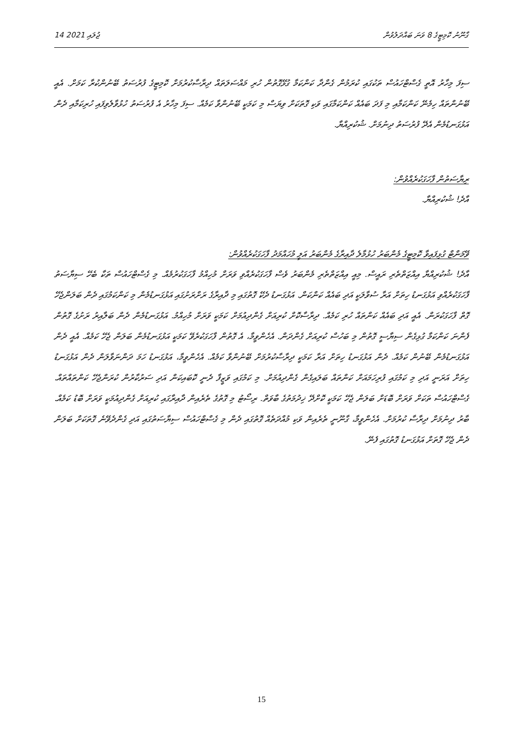14 ޖުލައި 2021 ގާނޫނު ކޮމިޓީގެ 8 ވަނަ ބައްދަލުވުން
ސިފަ މިހާރު އޮތީ ގެސްޓްހައުސް ތަކުގައި ކުރަމުން ގެންދާ ކަންކަމާ ގުޅޭގޮތުން ހުރި މައްސަލަތައް ދިރާސާކުރުމަށް ކޮމިޓީގެ ފުރުސަތު ބޭނުންކުރާ ކަމަށް. އެއީ ބޭނުންތައް ހިމެނޭ ކަންކަމާއި މި ފަދަ ބައެއް ކަންކަމާގައި ވަކި ގޮތަކަށް ވިޔަސް މި ކަމަކީ ބޭނުންވާ ކަމެއް. ސިފަ މިހާރު އެ ފުރުސަތު ހުޅުވާލެވިފައި ހުރިކަމާއި ދެން އަޅުގަނޑުމެން އެދޭ ފުރުސަތު ދިނުމަށް. ޝުކުރިއްޔާ.
ރިޔާސަތުން ފާހަގަކުރެއްވުން:
އާދެ! ޝުކުރިއްޔާ.
ވޭމަންޓް ގުޅިފައިވާ ކޮމިޓީގެ މެންބަރު ހުޅުމާލެ ދާއިރާގެ މެންބަރު އަލީ މުހައްމަދު ފާހަގަކުރެއްވުން:
އާދެ! ޝުކުރިއްޔާ އިއްޒަތްތެރި ރައީސް. މިއީ އިއްޒަތްތެރި މެންބަރު ވެސް ފާހަގަކުރެއްވި ވަރަށް މުހިއްމު ފާހަގަކުރުމެއް. މި ގެސްޓްހައުސް ތަކާ ބެހޭ ސިޔާސަތު ފާހަގަކުރެއްވި އަޅުގަނޑު ހިތަށް އަރާ ސުވާލަކީ އަދި ބައެއް ކަންކަން. އަޅުގަނޑު ދެކޭ ގޮތުގައި މި ދާއިރާގެ ރަށްރަށުގައި އަޅުގަނޑުމެން މި ކަންކަމުގައި ދެން ބަލަންޖެހޭ ގޮތް ފާހަގަކުރަން. އެއީ އަދި ބައެއް ކަންތައް ހުރި ކަމެއް. ދިރާސާކޮށް ކުރިއަށް ގެންދިއުމަށް ކަމަކީ ވަރަށް މުހިއްމު. އަޅުގަނޑުމެން ދެން ބަލާއިރު ރަށުގެ ގޮތުން ފެންނަ ކަންކަމާ ގުޅިގެން ސިޔާސީ ގޮތުން މި ބަހުސް ކުރިއަށް ގެންދަން. އެހެންވީމާ، އެ ގޮތުން ފާހަގަކުރެވޭ ކަމަކީ އަޅުގަނޑުމެން ބަލަން ޖެހޭ ކަމެއް. އެއީ ދެން އަޅުގަނޑުމެން ބޭނުން ކަމެއް. ދެން އަޅުގަނޑު ހިތަށް އަރާ ކަމަކީ ދިރާސާކުރުމަށް ބޭނުންވާ ކަމެއް. އެހެންވީމާ، އަޅުގަނޑު ހަމަ ދަންނަވާލަން ދެން އަޅުގަނޑު ހިތަށް އަރަނީ އަދި މި ކަމުގައި ފުރިހަމައަށް ކަންތައް ބަލައިގެން ގެންދިއުމަށް. މި ކަމުގައި ވަޒީފާ ދެނީ ކޮބައިކަން އަދި ސަރުކާރުން ކުރަންޖެހޭ ކަންތައްތައް. ގެސްޓްހައުސް ތަކަށް ވަރަށް ބޮޑަށް ބަލަން ޖެހޭ ކަމަކީ ކޮށްދޭ ޚިދުމަތުގެ ބާވަތް. ރިސޯޓު މި ގޮތުގެ ތެރެއިން ދާއިރާގައި ކުރިއަށް ގެންދިއުމަކީ ވަރަށް ބޮޑު ކަމެއް. ބާރު ދިނުމަށް ދިރާސާ ކުރުމަށް. އެހެންވީމާ، ގާނޫނީ ތެރެއިން ވަކި މުއްދަތެއް ގޮތުގައި ދެން މި ގެސްޓްހައުސް ސިޔާސަތުގައި އަދި ގެންދެވޭނެ ގޮތަކަށް ބަލަން ދެން ޖެހޭ ގޮތަށް އަޅުގަނޑު ގޮތުގައި ފެނޭ.
15